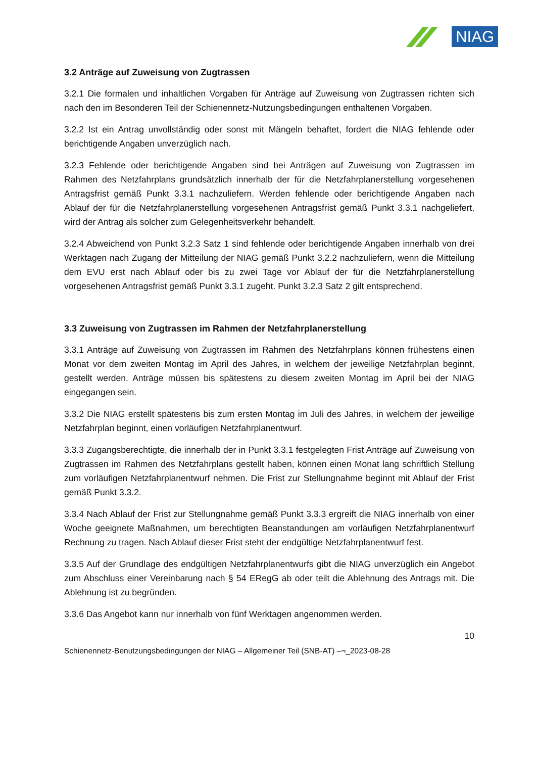NIAG
3.2 Anträge auf Zuweisung von Zugtrassen
3.2.1 Die formalen und inhaltlichen Vorgaben für Anträge auf Zuweisung von Zugtrassen richten sich nach den im Besonderen Teil der Schienennetz-Nutzungsbedingungen enthaltenen Vorgaben.
3.2.2 Ist ein Antrag unvollständig oder sonst mit Mängeln behaftet, fordert die NIAG fehlende oder berichtigende Angaben unverzüglich nach.
3.2.3 Fehlende oder berichtigende Angaben sind bei Anträgen auf Zuweisung von Zugtrassen im Rahmen des Netzfahrplans grundsätzlich innerhalb der für die Netzfahrplanerstellung vorgesehenen Antragsfrist gemäß Punkt 3.3.1 nachzuliefern. Werden fehlende oder berichtigende Angaben nach Ablauf der für die Netzfahrplanerstellung vorgesehenen Antragsfrist gemäß Punkt 3.3.1 nachgeliefert, wird der Antrag als solcher zum Gelegenheitsverkehr behandelt.
3.2.4 Abweichend von Punkt 3.2.3 Satz 1 sind fehlende oder berichtigende Angaben innerhalb von drei Werktagen nach Zugang der Mitteilung der NIAG gemäß Punkt 3.2.2 nachzuliefern, wenn die Mitteilung dem EVU erst nach Ablauf oder bis zu zwei Tage vor Ablauf der für die Netzfahrplanerstellung vorgesehenen Antragsfrist gemäß Punkt 3.3.1 zugeht. Punkt 3.2.3 Satz 2 gilt entsprechend.
3.3 Zuweisung von Zugtrassen im Rahmen der Netzfahrplanerstellung
3.3.1 Anträge auf Zuweisung von Zugtrassen im Rahmen des Netzfahrplans können frühestens einen Monat vor dem zweiten Montag im April des Jahres, in welchem der jeweilige Netzfahrplan beginnt, gestellt werden. Anträge müssen bis spätestens zu diesem zweiten Montag im April bei der NIAG eingegangen sein.
3.3.2 Die NIAG erstellt spätestens bis zum ersten Montag im Juli des Jahres, in welchem der jeweilige Netzfahrplan beginnt, einen vorläufigen Netzfahrplanentwurf.
3.3.3 Zugangsberechtigte, die innerhalb der in Punkt 3.3.1 festgelegten Frist Anträge auf Zuweisung von Zugtrassen im Rahmen des Netzfahrplans gestellt haben, können einen Monat lang schriftlich Stellung zum vorläufigen Netzfahrplanentwurf nehmen. Die Frist zur Stellungnahme beginnt mit Ablauf der Frist gemäß Punkt 3.3.2.
3.3.4 Nach Ablauf der Frist zur Stellungnahme gemäß Punkt 3.3.3 ergreift die NIAG innerhalb von einer Woche geeignete Maßnahmen, um berechtigten Beanstandungen am vorläufigen Netzfahrplanentwurf Rechnung zu tragen. Nach Ablauf dieser Frist steht der endgültige Netzfahrplanentwurf fest.
3.3.5 Auf der Grundlage des endgültigen Netzfahrplanentwurfs gibt die NIAG unverzüglich ein Angebot zum Abschluss einer Vereinbarung nach § 54 ERegG ab oder teilt die Ablehnung des Antrags mit. Die Ablehnung ist zu begründen.
3.3.6 Das Angebot kann nur innerhalb von fünf Werktagen angenommen werden.
10
Schienennetz-Benutzungsbedingungen der NIAG – Allgemeiner Teil (SNB-AT) –¬_2023-08-28